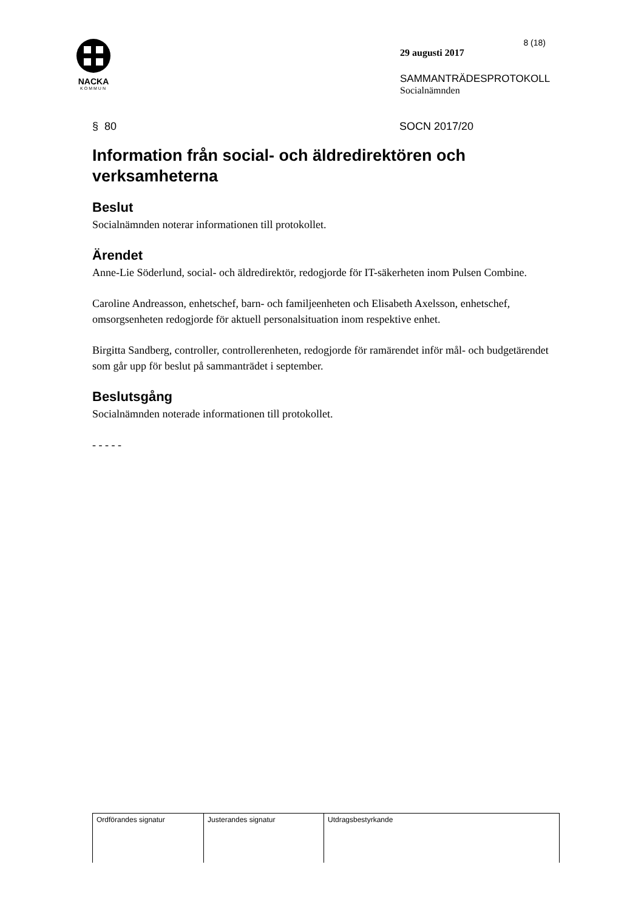NACKA
KOMMUN
8 (18)
29 augusti 2017
SAMMANTRÄDESPROTOKOLL
Socialnämnden
§ 80 SOCN 2017/20
Information från social- och äldredirektören och verksamheterna
Beslut
Socialnämnden noterar informationen till protokollet.
Ärendet
Anne-Lie Söderlund, social- och äldredirektör, redogjorde för IT-säkerheten inom Pulsen Combine.
Caroline Andreasson, enhetschef, barn- och familjeenheten och Elisabeth Axelsson, enhetschef, omsorgsenheten redogjorde för aktuell personalsituation inom respektive enhet.
Birgitta Sandberg, controller, controllerenheten, redogjorde för ramärendet inför mål- och budgetärendet som går upp för beslut på sammanträdet i september.
Beslutsgång
Socialnämnden noterade informationen till protokollet.
- - - - -
| Ordförandes signatur | Justerandes signatur | Utdragsbestyrkande |